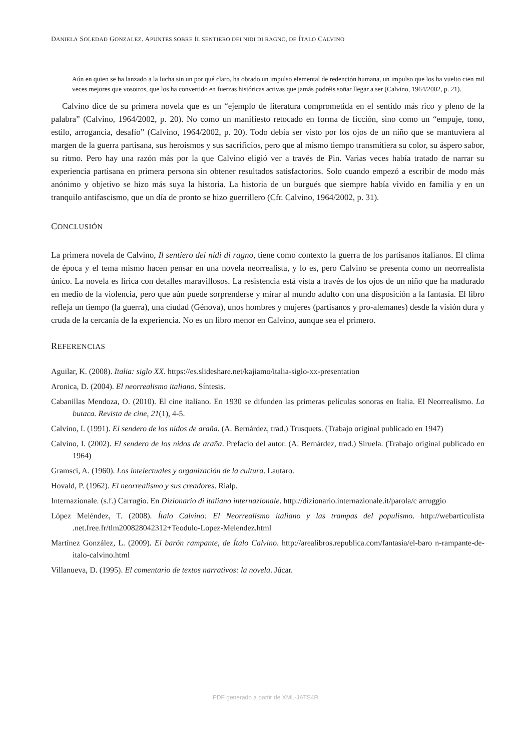DANIELA SOLEDAD GONZALEZ. APUNTES SOBRE IL SENTIERO DEI NIDI DI RAGNO, DE ÍTALO CALVINO
Aún en quien se ha lanzado a la lucha sin un por qué claro, ha obrado un impulso elemental de redención humana, un impulso que los ha vuelto cien mil veces mejores que vosotros, que los ha convertido en fuerzas históricas activas que jamás podréis soñar llegar a ser (Calvino, 1964/2002, p. 21).
Calvino dice de su primera novela que es un “ejemplo de literatura comprometida en el sentido más rico y pleno de la palabra” (Calvino, 1964/2002, p. 20). No como un manifiesto retocado en forma de ficción, sino como un “empuje, tono, estilo, arrogancia, desafío” (Calvino, 1964/2002, p. 20). Todo debía ser visto por los ojos de un niño que se mantuviera al margen de la guerra partisana, sus heroísmos y sus sacrificios, pero que al mismo tiempo transmitiera su color, su áspero sabor, su ritmo. Pero hay una razón más por la que Calvino eligió ver a través de Pin. Varias veces había tratado de narrar su experiencia partisana en primera persona sin obtener resultados satisfactorios. Solo cuando empezó a escribir de modo más anónimo y objetivo se hizo más suya la historia. La historia de un burgués que siempre había vivido en familia y en un tranquilo antifascismo, que un día de pronto se hizo guerrillero (Cfr. Calvino, 1964/2002, p. 31).
CONCLUSIÓN
La primera novela de Calvino, Il sentiero dei nidi di ragno, tiene como contexto la guerra de los partisanos italianos. El clima de época y el tema mismo hacen pensar en una novela neorrealista, y lo es, pero Calvino se presenta como un neorrealista único. La novela es lírica con detalles maravillosos. La resistencia está vista a través de los ojos de un niño que ha madurado en medio de la violencia, pero que aún puede sorprenderse y mirar al mundo adulto con una disposición a la fantasía. El libro refleja un tiempo (la guerra), una ciudad (Génova), unos hombres y mujeres (partisanos y pro-alemanes) desde la visión dura y cruda de la cercanía de la experiencia. No es un libro menor en Calvino, aunque sea el primero.
REFERENCIAS
Aguilar, K. (2008). Italia: siglo XX. https://es.slideshare.net/kajiamo/italia-siglo-xx-presentation
Aronica, D. (2004). El neorrealismo italiano. Síntesis.
Cabanillas Mendoza, O. (2010). El cine italiano. En 1930 se difunden las primeras películas sonoras en Italia. El Neorrealismo. La butaca. Revista de cine, 21(1), 4-5.
Calvino, I. (1991). El sendero de los nidos de araña. (A. Bernárdez, trad.) Trusquets. (Trabajo original publicado en 1947)
Calvino, I. (2002). El sendero de los nidos de araña. Prefacio del autor. (A. Bernárdez, trad.) Siruela. (Trabajo original publicado en 1964)
Gramsci, A. (1960). Los intelectuales y organización de la cultura. Lautaro.
Hovald, P. (1962). El neorrealismo y sus creadores. Rialp.
Internazionale. (s.f.) Carrugio. En Dizionario di italiano internazionale. http://dizionario.internazionale.it/parola/c arruggio
López Meléndez, T. (2008). Ítalo Calvino: El Neorrealismo italiano y las trampas del populismo. http://webarticulista .net.free.fr/tlm200828042312+Teodulo-Lopez-Melendez.html
Martínez González, L. (2009). El barón rampante, de Ítalo Calvino. http://arealibros.republica.com/fantasia/el-baro n-rampante-de-italo-calvino.html
Villanueva, D. (1995). El comentario de textos narrativos: la novela. Júcar.
PDF generado a partir de XML-JATS4R